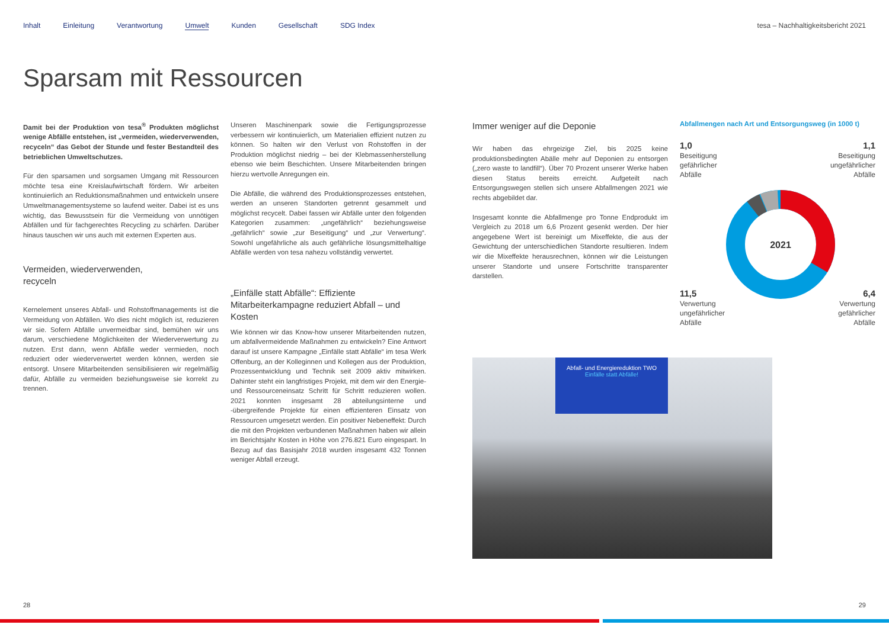Inhalt Einleitung Verantwortung Umwelt Kunden Gesellschaft SDG Index tesa – Nachhaltigkeitsbericht 2021
Sparsam mit Ressourcen
Damit bei der Produktion von tesa<sup>®</sup> Produkten möglichst wenige Abfälle entstehen, ist „vermeiden, wiederverwenden, recyceln“ das Gebot der Stunde und fester Bestandteil des betrieblichen Umweltschutzes.
Für den sparsamen und sorgsamen Umgang mit Ressourcen möchte tesa eine Kreislaufwirtschaft fördern. Wir arbeiten kontinuierlich an Reduktionsmaßnahmen und entwickeln unsere Umweltmanagementsysteme so laufend weiter. Dabei ist es uns wichtig, das Bewusstsein für die Vermeidung von unnötigen Abfällen und für fachgerechtes Recycling zu schärfen. Darüber hinaus tauschen wir uns auch mit externen Experten aus.
Vermeiden, wiederverwenden,
recyceln
Kernelement unseres Abfall- und Rohstoffmanagements ist die Vermeidung von Abfällen. Wo dies nicht möglich ist, reduzieren wir sie. Sofern Abfälle unvermeidbar sind, bemühen wir uns darum, verschiedene Möglichkeiten der Wiederverwertung zu nutzen. Erst dann, wenn Abfälle weder vermieden, noch reduziert oder wiederverwertet werden können, werden sie entsorgt. Unsere Mitarbeitenden sensibilisieren wir regelmäßig dafür, Abfälle zu vermeiden beziehungsweise sie korrekt zu trennen.
Unseren Maschinenpark sowie die Fertigungsprozesse verbessern wir kontinuierlich, um Materialien effizient nutzen zu können. So halten wir den Verlust von Rohstoffen in der Produktion möglichst niedrig – bei der Klebmassenherstellung ebenso wie beim Beschichten. Unsere Mitarbeitenden bringen hierzu wertvolle Anregungen ein.
Die Abfälle, die während des Produktionsprozesses entstehen, werden an unseren Standorten getrennt gesammelt und möglichst recycelt. Dabei fassen wir Abfälle unter den folgenden Kategorien zusammen: „ungefährlich“ beziehungsweise „gefährlich“ sowie „zur Beseitigung“ und „zur Verwertung“. Sowohl ungefährliche als auch gefährliche lösungsmittelhaltige Abfälle werden von tesa nahezu vollständig verwertet.
„Einfälle statt Abfälle“: Effiziente Mitarbeiterkampagne reduziert Abfall – und Kosten
Wie können wir das Know-how unserer Mitarbeitenden nutzen, um abfallvermeidende Maßnahmen zu entwickeln? Eine Antwort darauf ist unsere Kampagne „Einfälle statt Abfälle“ im tesa Werk Offenburg, an der Kolleginnen und Kollegen aus der Produktion, Prozessentwicklung und Technik seit 2009 aktiv mitwirken. Dahinter steht ein langfristiges Projekt, mit dem wir den Energie- und Ressourceneinsatz Schritt für Schritt reduzieren wollen. 2021 konnten insgesamt 28 abteilungsinterne und -übergreifende Projekte für einen effizienteren Einsatz von Ressourcen umgesetzt werden. Ein positiver Nebeneffekt: Durch die mit den Projekten verbundenen Maßnahmen haben wir allein im Berichtsjahr Kosten in Höhe von 276.821 Euro eingespart. In Bezug auf das Basisjahr 2018 wurden insgesamt 432 Tonnen weniger Abfall erzeugt.
Immer weniger auf die Deponie
Wir haben das ehrgeizige Ziel, bis 2025 keine produktionsbedingten Abälle mehr auf Deponien zu entsorgen („zero waste to landfill“). Über 70 Prozent unserer Werke haben diesen Status bereits erreicht. Aufgeteilt nach Entsorgungswegen stellen sich unsere Abfallmengen 2021 wie rechts abgebildet dar.
Insgesamt konnte die Abfallmenge pro Tonne Endprodukt im Vergleich zu 2018 um 6,6 Prozent gesenkt werden. Der hier angegebene Wert ist bereinigt um Mixeffekte, die aus der Gewichtung der unterschiedlichen Standorte resultieren. Indem wir die Mixeffekte herausrechnen, können wir die Leistungen unserer Standorte und unsere Fortschritte transparenter darstellen.
Abfallmengen nach Art und Entsorgungsweg (in 1000 t)
1,0
Beseitigung
gefährlicher
Abfälle
1,1
Beseitigung
ungefährlicher
Abfälle
2021
11,5
Verwertung
ungefährlicher
Abfälle
6,4
Verwertung
gefährlicher
Abfälle
Abfall- und Energiereduktion TWO
Einfälle statt Abfälle!
28 29